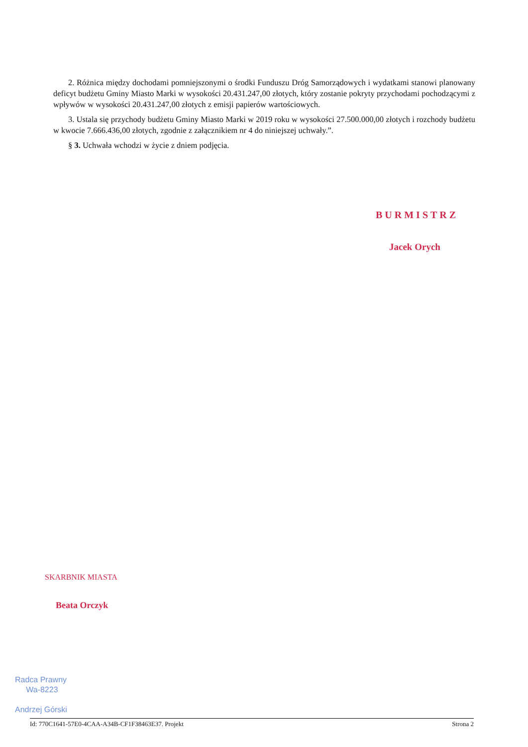2. Różnica między dochodami pomniejszonymi o środki Funduszu Dróg Samorządowych i wydatkami stanowi planowany deficyt budżetu Gminy Miasto Marki w wysokości 20.431.247,00 złotych, który zostanie pokryty przychodami pochodzącymi z wpływów w wysokości 20.431.247,00 złotych z emisji papierów wartościowych.
3. Ustala się przychody budżetu Gminy Miasto Marki w 2019 roku w wysokości 27.500.000,00 złotych i rozchody budżetu w kwocie 7.666.436,00 złotych, zgodnie z załącznikiem nr 4 do niniejszej uchwały.”.
§ 3. Uchwała wchodzi w życie z dniem podjęcia.
BURMISTRZ
Jacek Orych
SKARBNIK MIASTA
Beata Orczyk
Radca Prawny
Wa-8223
Andrzej Górski
Id: 770C1641-57E0-4CAA-A34B-CF1F38463E37. Projekt Strona 2